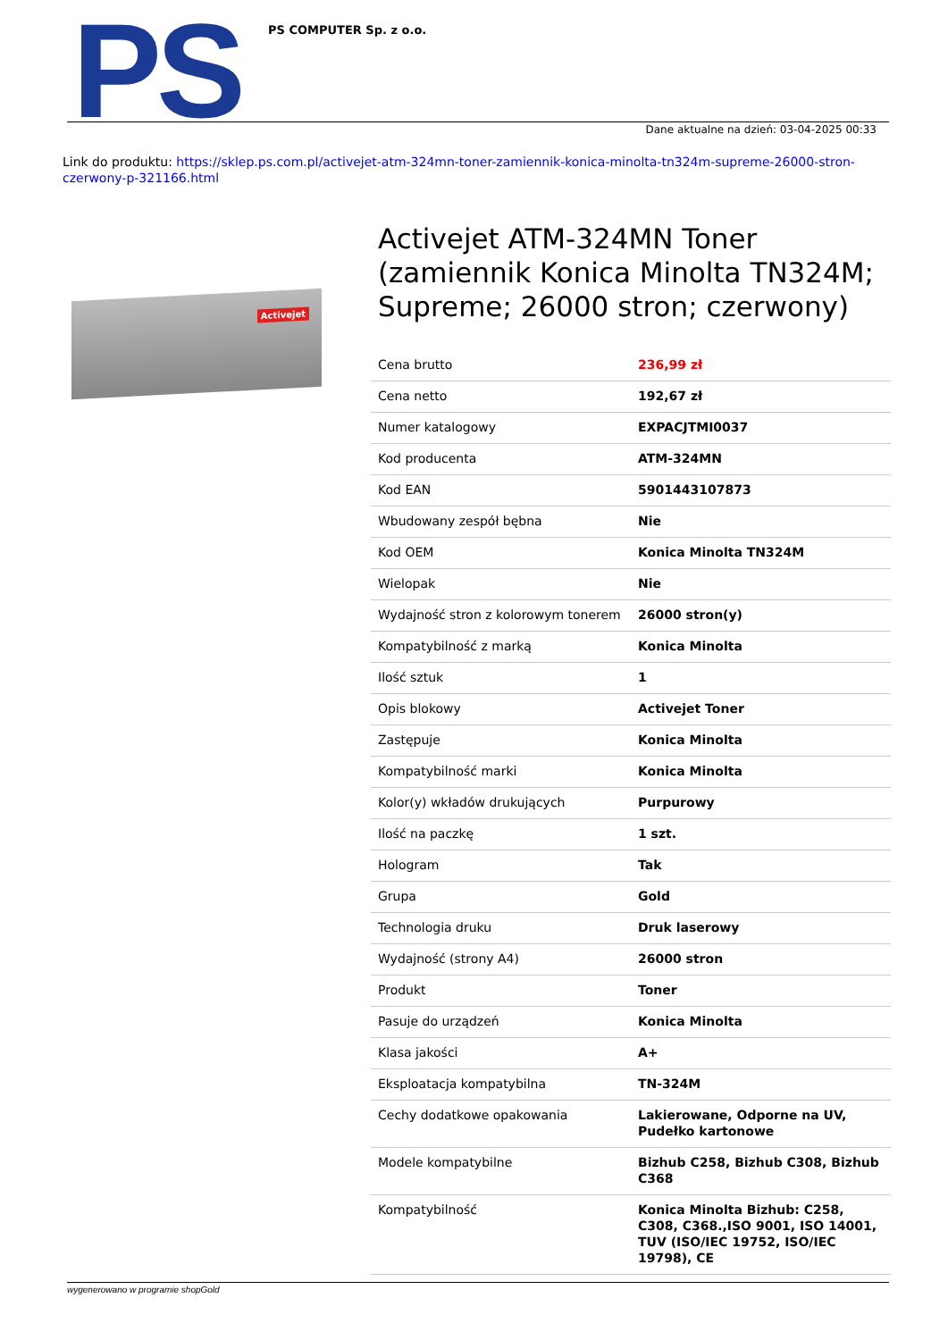PS PS COMPUTER Sp. z o.o.
Dane aktualne na dzień: 03-04-2025 00:33
Link do produktu: https://sklep.ps.com.pl/activejet-atm-324mn-toner-zamiennik-konica-minolta-tn324m-supreme-26000-stron-czerwony-p-321166.html
Activejet
Activejet ATM-324MN Toner (zamiennik Konica Minolta TN324M; Supreme; 26000 stron; czerwony)
| Cena brutto | 236,99 zł |
| Cena netto | 192,67 zł |
| Numer katalogowy | EXPACJTMI0037 |
| Kod producenta | ATM-324MN |
| Kod EAN | 5901443107873 |
| Wbudowany zespół bębna | Nie |
| Kod OEM | Konica Minolta TN324M |
| Wielopak | Nie |
| Wydajność stron z kolorowym tonerem | 26000 stron(y) |
| Kompatybilność z marką | Konica Minolta |
| Ilość sztuk | 1 |
| Opis blokowy | Activejet Toner |
| Zastępuje | Konica Minolta |
| Kompatybilność marki | Konica Minolta |
| Kolor(y) wkładów drukujących | Purpurowy |
| Ilość na paczkę | 1 szt. |
| Hologram | Tak |
| Grupa | Gold |
| Technologia druku | Druk laserowy |
| Wydajność (strony A4) | 26000 stron |
| Produkt | Toner |
| Pasuje do urządzeń | Konica Minolta |
| Klasa jakości | A+ |
| Eksploatacja kompatybilna | TN-324M |
| Cechy dodatkowe opakowania | Lakierowane, Odporne na UV, Pudełko kartonowe |
| Modele kompatybilne | Bizhub C258, Bizhub C308, Bizhub C368 |
| Kompatybilność | Konica Minolta Bizhub: C258, C308, C368.,ISO 9001, ISO 14001, TUV (ISO/IEC 19752, ISO/IEC 19798), CE |
wygenerowano w programie shopGold